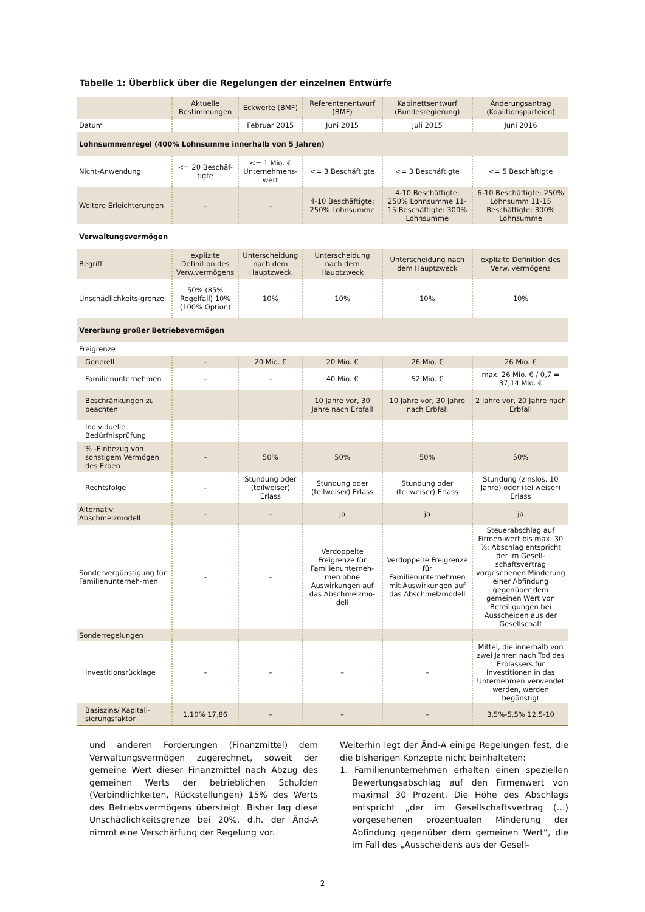Tabelle 1: Überblick über die Regelungen der einzelnen Entwürfe
| | Aktuelle Bestimmungen | Eckwerte (BMF) | Referentenentwurf (BMF) | Kabinettsentwurf (Bundesregierung) | Änderungsantrag (Koalitionsparteien) |
| --- | --- | --- | --- | --- | --- |
| Datum | | Februar 2015 | Juni 2015 | Juli 2015 | Juni 2016 |
| Lohnsummenregel (400% Lohnsumme innerhalb von 5 Jahren) | | | | | |
| Nicht-Anwendung | <= 20 Beschäf-tigte | <= 1 Mio. € Unternehmens-wert | <= 3 Beschäftigte | <= 3 Beschäftigte | <= 5 Beschäftigte |
| Weitere Erleichterungen | – | – | 4-10 Beschäftigte: 250% Lohnsumme | 4-10 Beschäftigte: 250% Lohnsumme 11-15 Beschäftigte: 300% Lohnsumme | 6-10 Beschäftigte: 250% Lohnsumm 11-15 Beschäftigte: 300% Lohnsumme |
| Verwaltungsvermögen | | | | | |
| Begriff | explizite Definition des Verw.vermögens | Unterscheidung nach dem Hauptzweck | Unterscheidung nach dem Hauptzweck | Unterscheidung nach dem Hauptzweck | explizite Definition des Verw. vermögens |
| Unschädlichkeits-grenze | 50% (85% Regelfall) 10% (100% Option) | 10% | 10% | 10% | 10% |
| Vererbung großer Betriebsvermögen | | | | | |
| Freigrenze | | | | | |
| Generell | – | 20 Mio. € | 20 Mio. € | 26 Mio. € | 26 Mio. € |
| Familienunternehmen | – | – | 40 Mio. € | 52 Mio. € | max. 26 Mio. € / 0,7 = 37,14 Mio. € |
| Beschränkungen zu beachten | | | 10 Jahre vor, 30 Jahre nach Erbfall | 10 Jahre vor, 30 Jahre nach Erbfall | 2 Jahre vor, 20 Jahre nach Erbfall |
| Individuelle Bedürfnisprüfung | | | | | |
| % -Einbezug von sonstigem Vermögen des Erben | – | 50% | 50% | 50% | 50% |
| Rechtsfolge | – | Stundung oder (teilweiser) Erlass | Stundung oder (teilweiser) Erlass | Stundung oder (teilweiser) Erlass | Stundung (zinslos, 10 Jahre) oder (teilweiser) Erlass |
| Alternativ: Abschmelzmodell | – | – | ja | ja | ja |
| Sondervergünstigung für Familienunterneh-men | – | – | Verdoppelte Freigrenze für Familienunterneh-men ohne Auswirkungen auf das Abschmelzmo-dell | Verdoppelte Freigrenze für Familienunternehmen mit Auswirkungen auf das Abschmelzmodell | Steuerabschlag auf Firmen-wert bis max. 30 %; Abschlag entspricht der im Gesell-schaftsvertrag vorgesehenen Minderung einer Abfindung gegenüber dem gemeinen Wert von Beteiligungen bei Ausscheiden aus der Gesellschaft |
| Sonderregelungen | | | | | |
| Investitionsrücklage | – | – | – | – | Mittel, die innerhalb von zwei Jahren nach Tod des Erblassers für Investitionen in das Unternehmen verwendet werden, werden begünstigt |
| Basiszins/ Kapitali-sierungsfaktor | 1,10% 17,86 | – | – | – | 3,5%-5,5% 12,5-10 |
und anderen Forderungen (Finanzmittel) dem Verwaltungsvermögen zugerechnet, soweit der gemeine Wert dieser Finanzmittel nach Abzug des gemeinen Werts der betrieblichen Schulden (Verbindlichkeiten, Rückstellungen) 15% des Werts des Betriebsvermögens übersteigt. Bisher lag diese Unschädlichkeitsgrenze bei 20%, d.h. der Änd-A nimmt eine Verschärfung der Regelung vor.
Weiterhin legt der Änd-A einige Regelungen fest, die die bisherigen Konzepte nicht beinhalteten:
1. Familienunternehmen erhalten einen speziellen Bewertungsabschlag auf den Firmenwert von maximal 30 Prozent. Die Höhe des Abschlags entspricht „der im Gesellschaftsvertrag (…) vorgesehenen prozentualen Minderung der Abfindung gegenüber dem gemeinen Wert“, die im Fall des „Ausscheidens aus der Gesell-
2